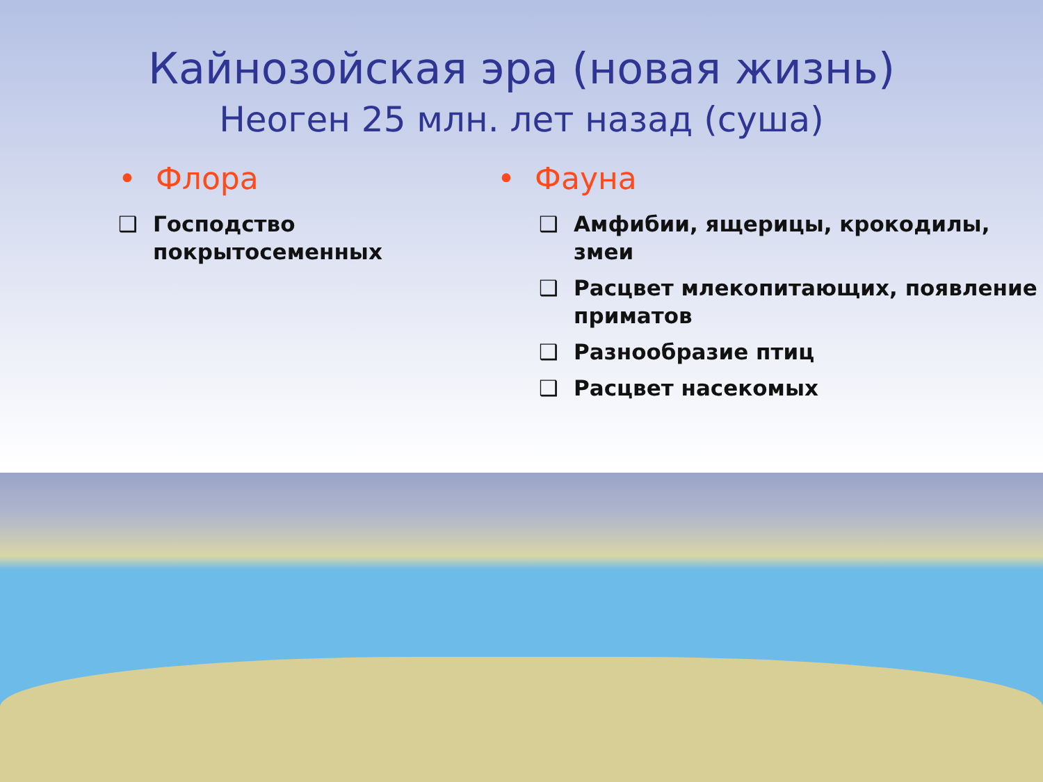Кайнозойская эра (новая жизнь)
Неоген 25 млн. лет назад (суша)
• Флора
❑ Господство покрытосеменных
• Фауна
❑ Амфибии, ящерицы, крокодилы, змеи
❑ Расцвет млекопитающих, появление приматов
❑ Разнообразие птиц
❑ Расцвет насекомых